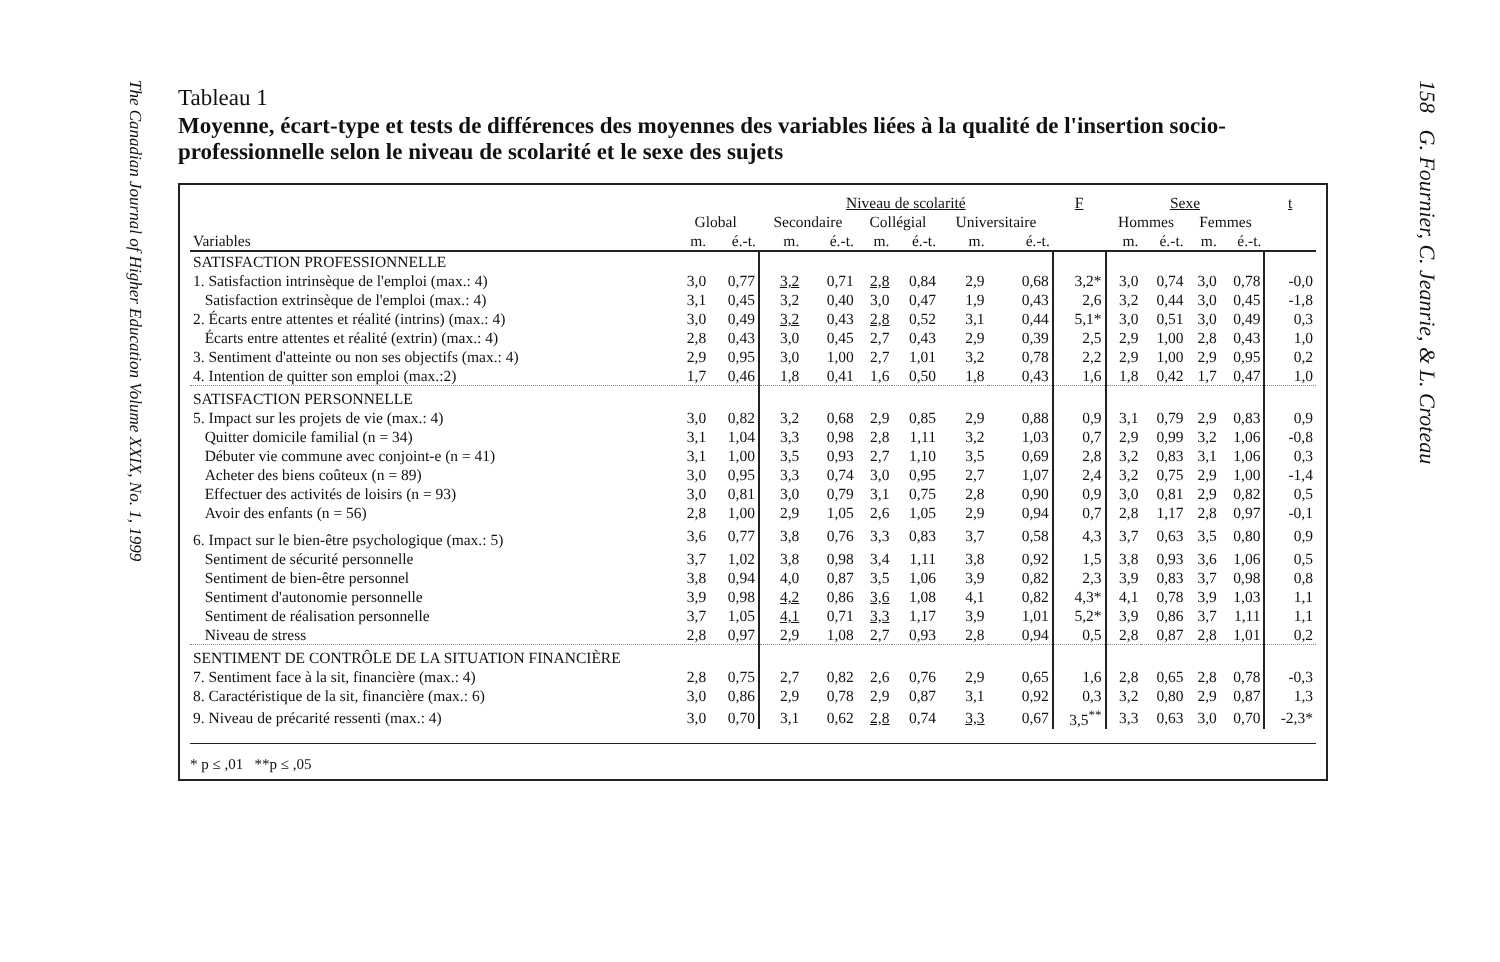The Canadian Journal of Higher Education Volume XXIX, No. 1, 1999
Tableau 1
Moyenne, écart-type et tests de différences des moyennes des variables liées à la qualité de l'insertion socio-professionnelle selon le niveau de scolarité et le sexe des sujets
| | | | Niveau de scolarité | | | | | | F | Sexe | | | | t |
| --- | --- | --- | --- | --- | --- | --- | --- | --- | --- | --- | --- | --- | --- | --- |
| | Global | | Secondaire | | Collégial | | Universitaire | | | Hommes | | Femmes | | |
| Variables | m. | é.-t. | m. | é.-t. | m. | é.-t. | m. | é.-t. | | m. | é.-t. | m. | é.-t. | |
| SATISFACTION PROFESSIONNELLE | | | | | | | | | | | | | | |
| 1. Satisfaction intrinsèque de l'emploi (max.: 4) | 3,0 | 0,77 | 3,2 | 0,71 | 2,8 | 0,84 | 2,9 | 0,68 | 3,2* | 3,0 | 0,74 | 3,0 | 0,78 | -0,0 |
| Satisfaction extrinsèque de l'emploi (max.: 4) | 3,1 | 0,45 | 3,2 | 0,40 | 3,0 | 0,47 | 1,9 | 0,43 | 2,6 | 3,2 | 0,44 | 3,0 | 0,45 | -1,8 |
| 2. Écarts entre attentes et réalité (intrins) (max.: 4) | 3,0 | 0,49 | 3,2 | 0,43 | 2,8 | 0,52 | 3,1 | 0,44 | 5,1* | 3,0 | 0,51 | 3,0 | 0,49 | 0,3 |
| Écarts entre attentes et réalité (extrin) (max.: 4) | 2,8 | 0,43 | 3,0 | 0,45 | 2,7 | 0,43 | 2,9 | 0,39 | 2,5 | 2,9 | 1,00 | 2,8 | 0,43 | 1,0 |
| 3. Sentiment d'atteinte ou non ses objectifs (max.: 4) | 2,9 | 0,95 | 3,0 | 1,00 | 2,7 | 1,01 | 3,2 | 0,78 | 2,2 | 2,9 | 1,00 | 2,9 | 0,95 | 0,2 |
| 4. Intention de quitter son emploi (max.:2) | 1,7 | 0,46 | 1,8 | 0,41 | 1,6 | 0,50 | 1,8 | 0,43 | 1,6 | 1,8 | 0,42 | 1,7 | 0,47 | 1,0 |
| SATISFACTION PERSONNELLE | | | | | | | | | | | | | | |
| 5. Impact sur les projets de vie (max.: 4) | 3,0 | 0,82 | 3,2 | 0,68 | 2,9 | 0,85 | 2,9 | 0,88 | 0,9 | 3,1 | 0,79 | 2,9 | 0,83 | 0,9 |
| Quitter domicile familial (n = 34) | 3,1 | 1,04 | 3,3 | 0,98 | 2,8 | 1,11 | 3,2 | 1,03 | 0,7 | 2,9 | 0,99 | 3,2 | 1,06 | -0,8 |
| Débuter vie commune avec conjoint-e (n = 41) | 3,1 | 1,00 | 3,5 | 0,93 | 2,7 | 1,10 | 3,5 | 0,69 | 2,8 | 3,2 | 0,83 | 3,1 | 1,06 | 0,3 |
| Acheter des biens coûteux (n = 89) | 3,0 | 0,95 | 3,3 | 0,74 | 3,0 | 0,95 | 2,7 | 1,07 | 2,4 | 3,2 | 0,75 | 2,9 | 1,00 | -1,4 |
| Effectuer des activités de loisirs (n = 93) | 3,0 | 0,81 | 3,0 | 0,79 | 3,1 | 0,75 | 2,8 | 0,90 | 0,9 | 3,0 | 0,81 | 2,9 | 0,82 | 0,5 |
| Avoir des enfants (n = 56) | 2,8 | 1,00 | 2,9 | 1,05 | 2,6 | 1,05 | 2,9 | 0,94 | 0,7 | 2,8 | 1,17 | 2,8 | 0,97 | -0,1 |
| 6. Impact sur le bien-être psychologique (max.: 5) | 3,6 | 0,77 | 3,8 | 0,76 | 3,3 | 0,83 | 3,7 | 0,58 | 4,3 | 3,7 | 0,63 | 3,5 | 0,80 | 0,9 |
| Sentiment de sécurité personnelle | 3,7 | 1,02 | 3,8 | 0,98 | 3,4 | 1,11 | 3,8 | 0,92 | 1,5 | 3,8 | 0,93 | 3,6 | 1,06 | 0,5 |
| Sentiment de bien-être personnel | 3,8 | 0,94 | 4,0 | 0,87 | 3,5 | 1,06 | 3,9 | 0,82 | 2,3 | 3,9 | 0,83 | 3,7 | 0,98 | 0,8 |
| Sentiment d'autonomie personnelle | 3,9 | 0,98 | 4,2 | 0,86 | 3,6 | 1,08 | 4,1 | 0,82 | 4,3* | 4,1 | 0,78 | 3,9 | 1,03 | 1,1 |
| Sentiment de réalisation personnelle | 3,7 | 1,05 | 4,1 | 0,71 | 3,3 | 1,17 | 3,9 | 1,01 | 5,2* | 3,9 | 0,86 | 3,7 | 1,11 | 1,1 |
| Niveau de stress | 2,8 | 0,97 | 2,9 | 1,08 | 2,7 | 0,93 | 2,8 | 0,94 | 0,5 | 2,8 | 0,87 | 2,8 | 1,01 | 0,2 |
| SENTIMENT DE CONTRÔLE DE LA SITUATION FINANCIÈRE | | | | | | | | | | | | | | |
| 7. Sentiment face à la sit, financière (max.: 4) | 2,8 | 0,75 | 2,7 | 0,82 | 2,6 | 0,76 | 2,9 | 0,65 | 1,6 | 2,8 | 0,65 | 2,8 | 0,78 | -0,3 |
| 8. Caractéristique de la sit, financière (max.: 6) | 3,0 | 0,86 | 2,9 | 0,78 | 2,9 | 0,87 | 3,1 | 0,92 | 0,3 | 3,2 | 0,80 | 2,9 | 0,87 | 1,3 |
| 9. Niveau de précarité ressenti (max.: 4) | 3,0 | 0,70 | 3,1 | 0,62 | 2,8 | 0,74 | 3,3 | 0,67 | 3,5<sup>**</sup> | 3,3 | 0,63 | 3,0 | 0,70 | -2,3* |
* p ≤ ,01 **p ≤ ,05
158 G. Fournier, C. Jeanrie, & L. Croteau